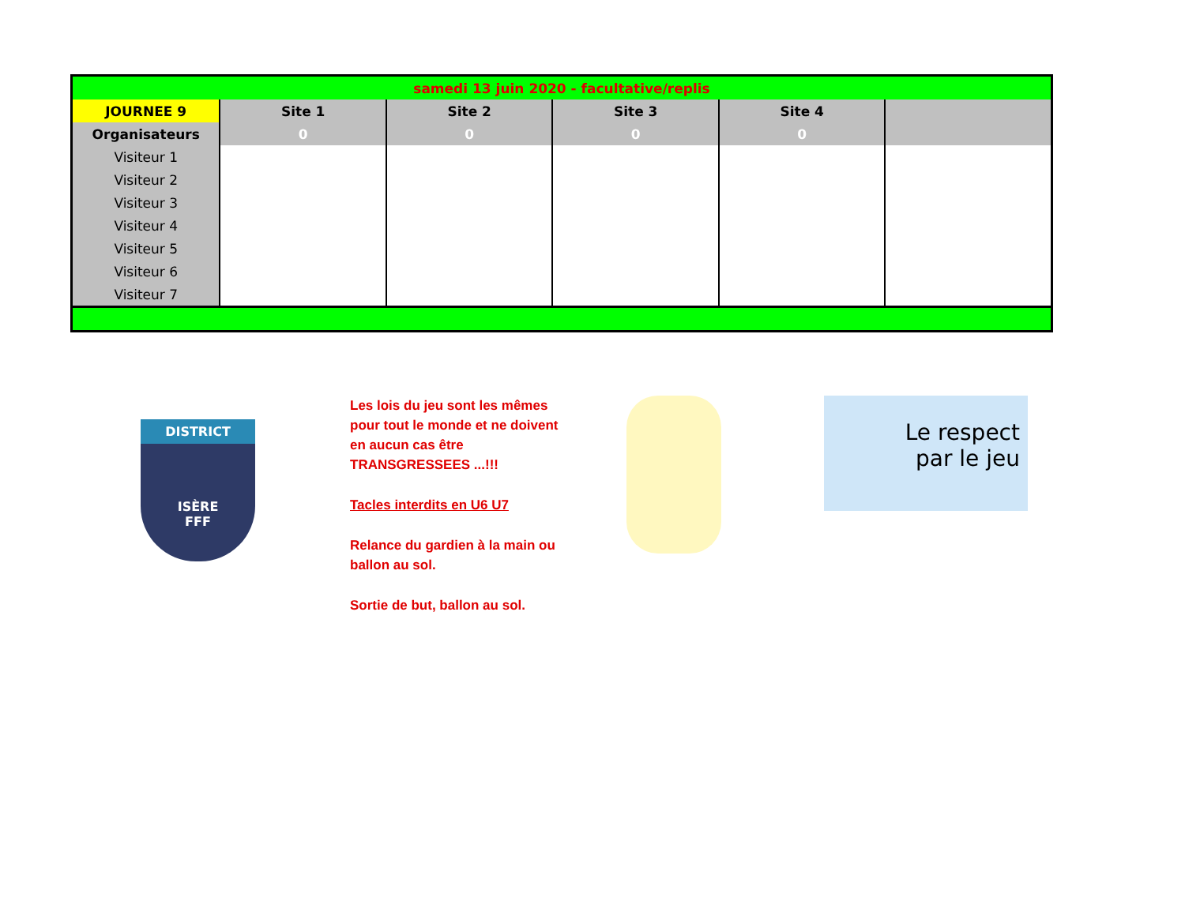| samedi 13 juin 2020 - facultative/replis | | | | | |
| JOURNEE 9 | Site 1 | Site 2 | Site 3 | Site 4 | |
| Organisateurs | 0 | 0 | 0 | 0 | |
| Visiteur 1 | | | | | |
| Visiteur 2 | | | | | |
| Visiteur 3 | | | | | |
| Visiteur 4 | | | | | |
| Visiteur 5 | | | | | |
| Visiteur 6 | | | | | |
| Visiteur 7 | | | | | |
DISTRICT
ISÈRE
FFF
Les lois du jeu sont les mêmes pour tout le monde et ne doivent en aucun cas être TRANSGRESSEES ...!!!
Tacles interdits en U6 U7
Relance du gardien à la main ou ballon au sol.
Sortie de but, ballon au sol.
Le respect
par le jeu